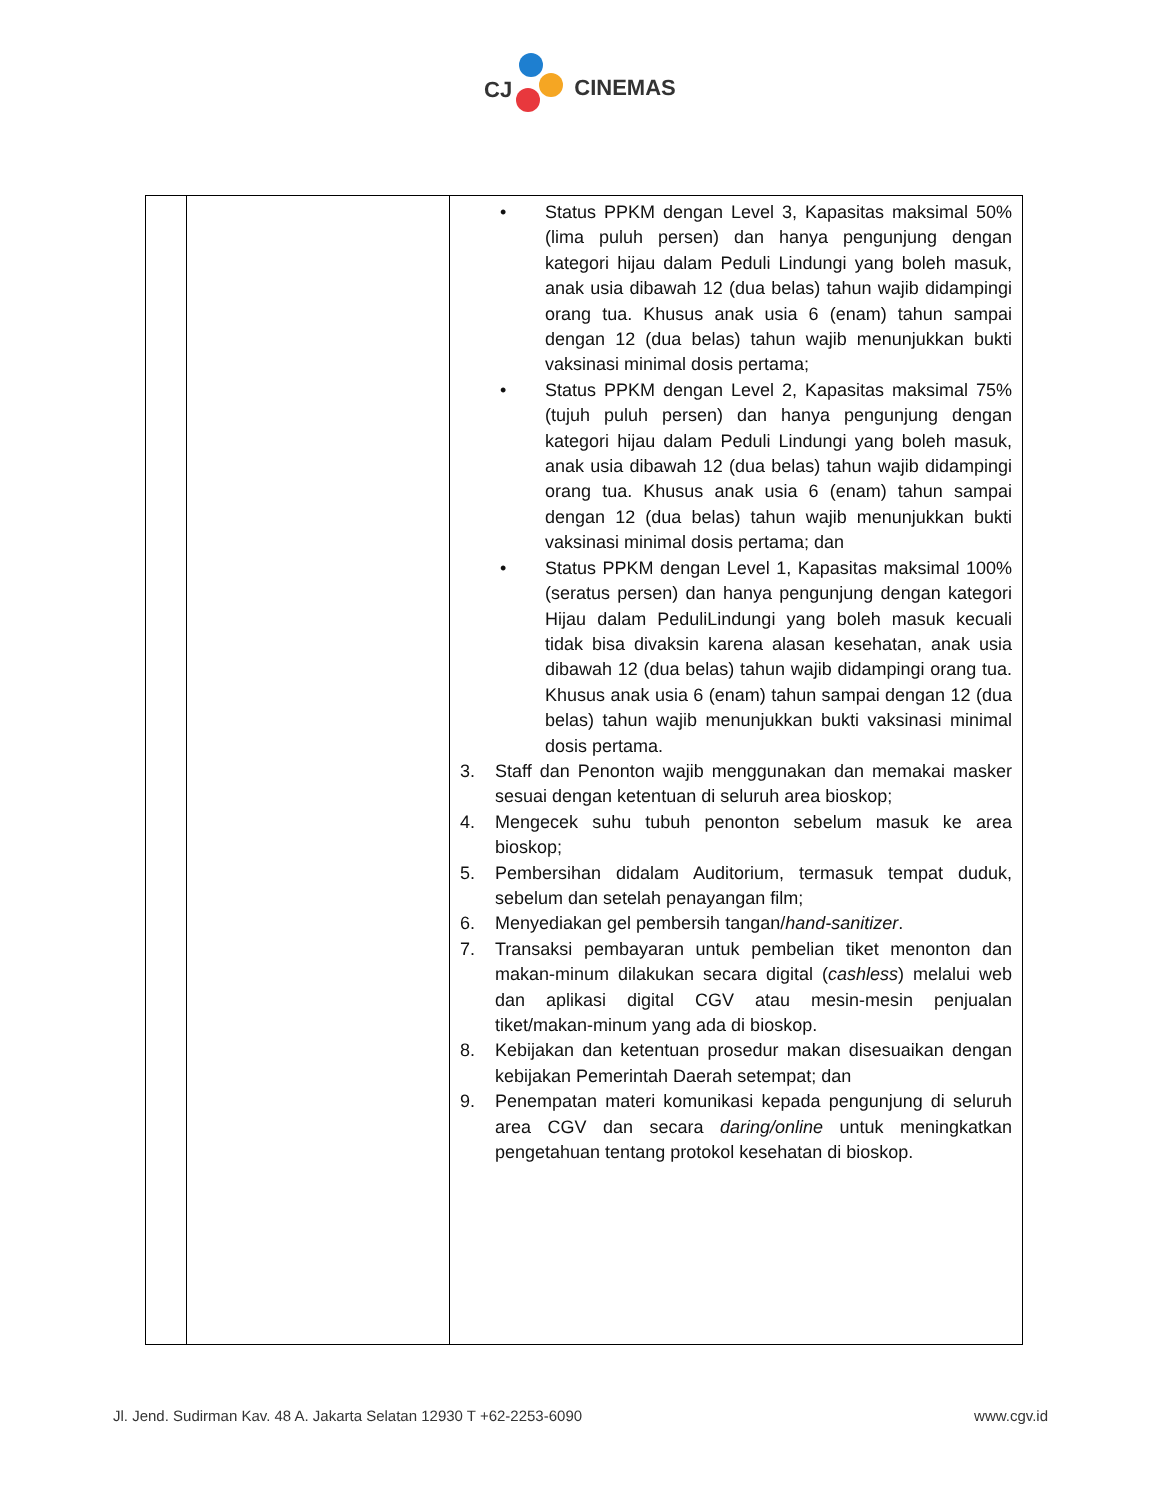CJ
CINEMAS
| | | • Status PPKM dengan Level 3, Kapasitas maksimal 50% (lima puluh persen) dan hanya pengunjung dengan kategori hijau dalam Peduli Lindungi yang boleh masuk, anak usia dibawah 12 (dua belas) tahun wajib didampingi orang tua. Khusus anak usia 6 (enam) tahun sampai dengan 12 (dua belas) tahun wajib menunjukkan bukti vaksinasi minimal dosis pertama; • Status PPKM dengan Level 2, Kapasitas maksimal 75% (tujuh puluh persen) dan hanya pengunjung dengan kategori hijau dalam Peduli Lindungi yang boleh masuk, anak usia dibawah 12 (dua belas) tahun wajib didampingi orang tua. Khusus anak usia 6 (enam) tahun sampai dengan 12 (dua belas) tahun wajib menunjukkan bukti vaksinasi minimal dosis pertama; dan • Status PPKM dengan Level 1, Kapasitas maksimal 100% (seratus persen) dan hanya pengunjung dengan kategori Hijau dalam PeduliLindungi yang boleh masuk kecuali tidak bisa divaksin karena alasan kesehatan, anak usia dibawah 12 (dua belas) tahun wajib didampingi orang tua. Khusus anak usia 6 (enam) tahun sampai dengan 12 (dua belas) tahun wajib menunjukkan bukti vaksinasi minimal dosis pertama. 3. Staff dan Penonton wajib menggunakan dan memakai masker sesuai dengan ketentuan di seluruh area bioskop; 4. Mengecek suhu tubuh penonton sebelum masuk ke area bioskop; 5. Pembersihan didalam Auditorium, termasuk tempat duduk, sebelum dan setelah penayangan film; 6. Menyediakan gel pembersih tangan/ hand-sanitizer . 7. Transaksi pembayaran untuk pembelian tiket menonton dan makan-minum dilakukan secara digital ( cashless ) melalui web dan aplikasi digital CGV atau mesin-mesin penjualan tiket/makan-minum yang ada di bioskop. 8. Kebijakan dan ketentuan prosedur makan disesuaikan dengan kebijakan Pemerintah Daerah setempat; dan 9. Penempatan materi komunikasi kepada pengunjung di seluruh area CGV dan secara daring/online untuk meningkatkan pengetahuan tentang protokol kesehatan di bioskop. |
Jl. Jend. Sudirman Kav. 48 A. Jakarta Selatan 12930 T +62-2253-6090 www.cgv.id